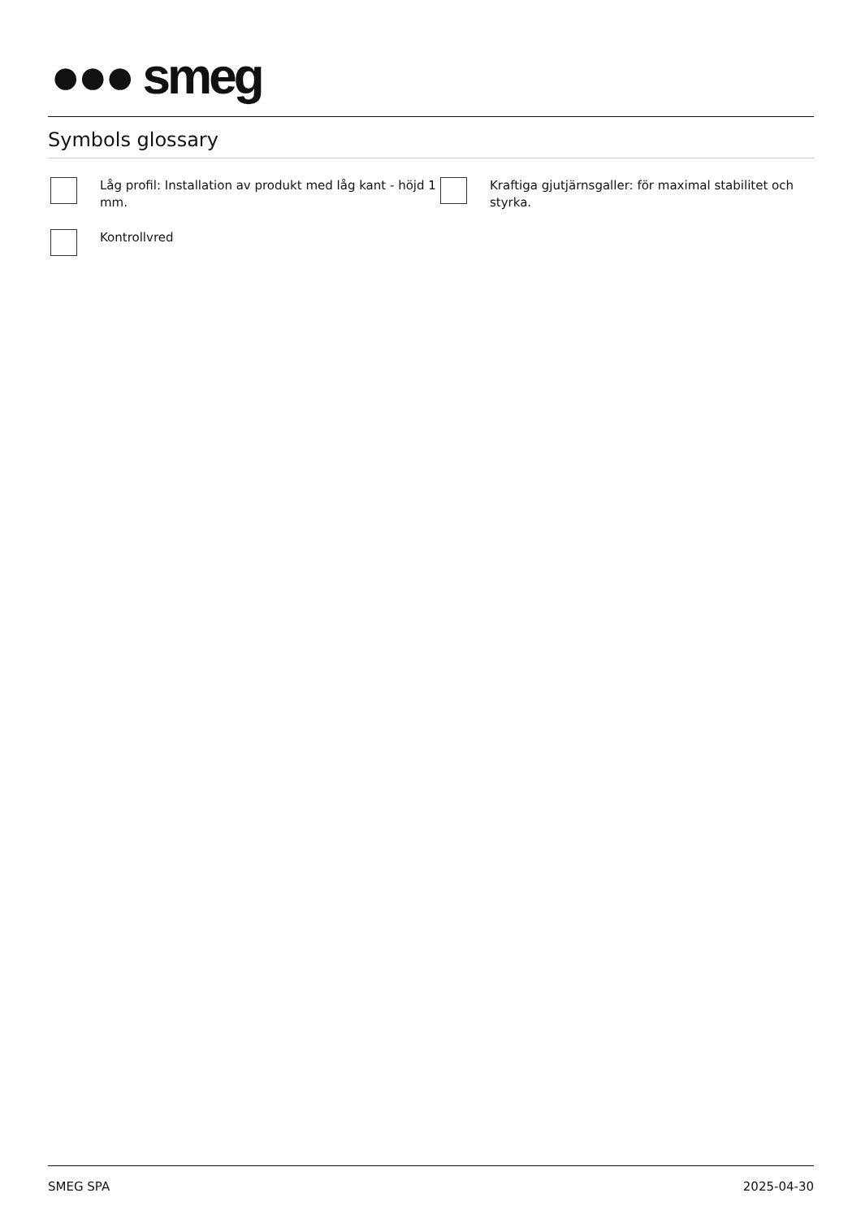●●● smeg
Symbols glossary
Låg profil: Installation av produkt med låg kant - höjd 1 mm.
Kraftiga gjutjärnsgaller: för maximal stabilitet och styrka.
Kontrollvred
SMEG SPA 2025-04-30